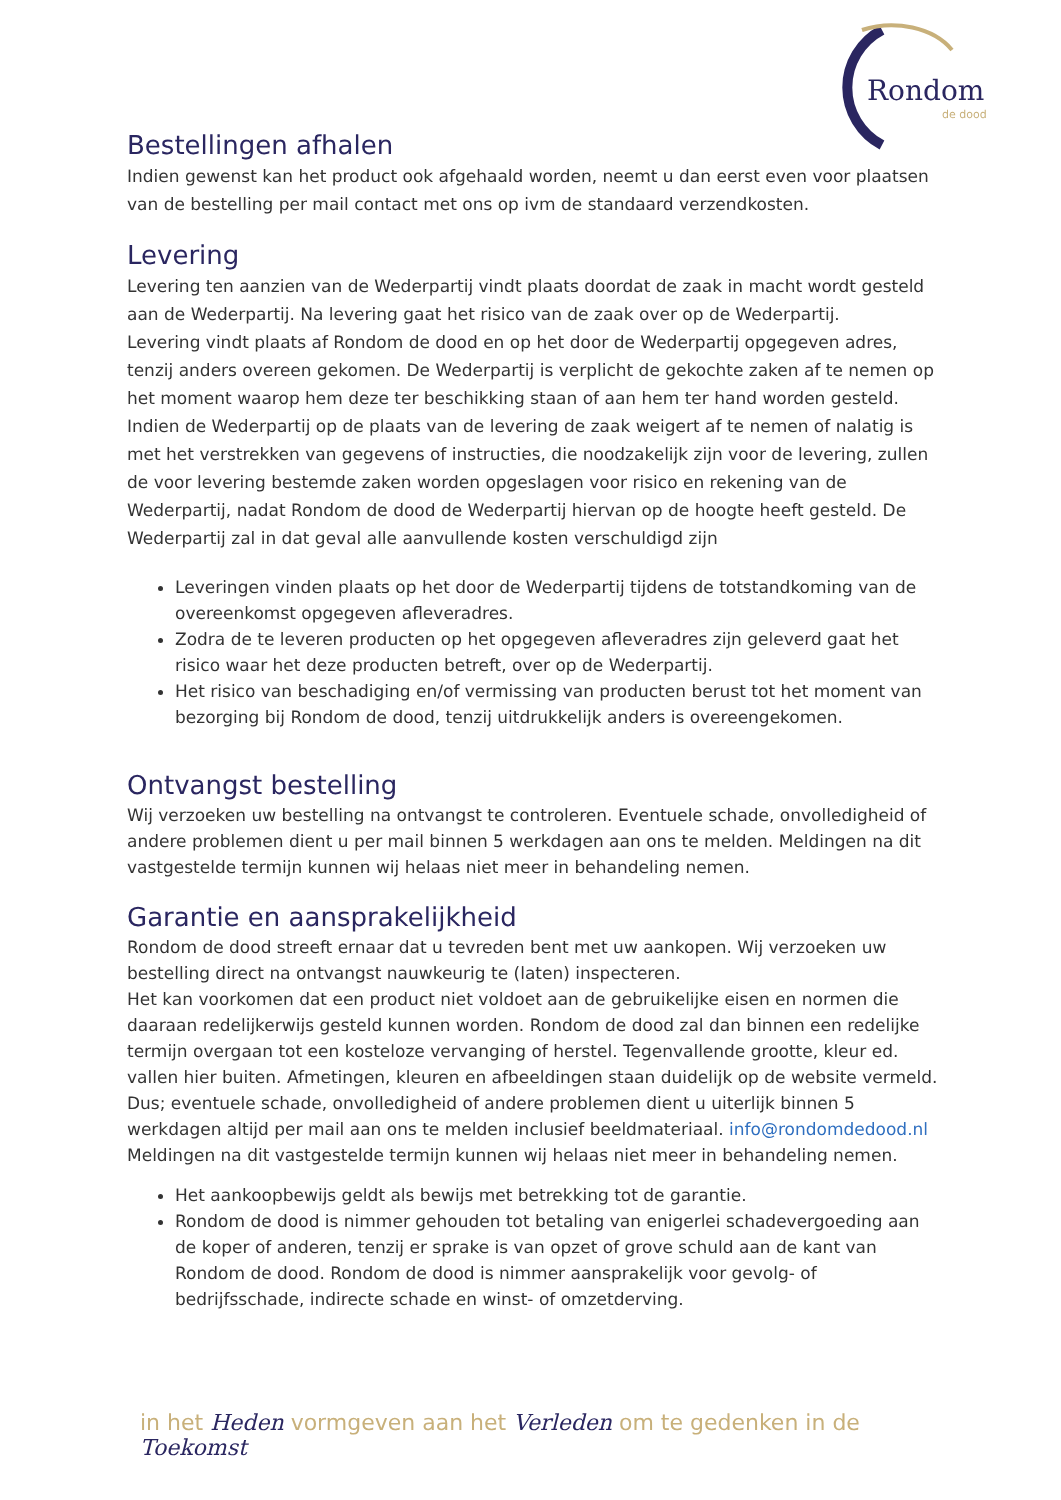Rondom
de dood
Bestellingen afhalen
Indien gewenst kan het product ook afgehaald worden, neemt u dan eerst even voor plaatsen van de bestelling per mail contact met ons op ivm de standaard verzendkosten.
Levering
Levering ten aanzien van de Wederpartij vindt plaats doordat de zaak in macht wordt gesteld aan de Wederpartij. Na levering gaat het risico van de zaak over op de Wederpartij.
Levering vindt plaats af Rondom de dood en op het door de Wederpartij opgegeven adres, tenzij anders overeen gekomen. De Wederpartij is verplicht de gekochte zaken af te nemen op het moment waarop hem deze ter beschikking staan of aan hem ter hand worden gesteld. Indien de Wederpartij op de plaats van de levering de zaak weigert af te nemen of nalatig is met het verstrekken van gegevens of instructies, die noodzakelijk zijn voor de levering, zullen de voor levering bestemde zaken worden opgeslagen voor risico en rekening van de Wederpartij, nadat Rondom de dood de Wederpartij hiervan op de hoogte heeft gesteld. De Wederpartij zal in dat geval alle aanvullende kosten verschuldigd zijn
Leveringen vinden plaats op het door de Wederpartij tijdens de totstandkoming van de overeenkomst opgegeven afleveradres.
Zodra de te leveren producten op het opgegeven afleveradres zijn geleverd gaat het risico waar het deze producten betreft, over op de Wederpartij.
Het risico van beschadiging en/of vermissing van producten berust tot het moment van bezorging bij Rondom de dood, tenzij uitdrukkelijk anders is overeengekomen.
Ontvangst bestelling
Wij verzoeken uw bestelling na ontvangst te controleren. Eventuele schade, onvolledigheid of andere problemen dient u per mail binnen 5 werkdagen aan ons te melden. Meldingen na dit vastgestelde termijn kunnen wij helaas niet meer in behandeling nemen.
Garantie en aansprakelijkheid
Rondom de dood streeft ernaar dat u tevreden bent met uw aankopen. Wij verzoeken uw bestelling direct na ontvangst nauwkeurig te (laten) inspecteren.
Het kan voorkomen dat een product niet voldoet aan de gebruikelijke eisen en normen die daaraan redelijkerwijs gesteld kunnen worden. Rondom de dood zal dan binnen een redelijke termijn overgaan tot een kosteloze vervanging of herstel. Tegenvallende grootte, kleur ed. vallen hier buiten. Afmetingen, kleuren en afbeeldingen staan duidelijk op de website vermeld.
Dus; eventuele schade, onvolledigheid of andere problemen dient u uiterlijk binnen 5 werkdagen altijd per mail aan ons te melden inclusief beeldmateriaal. info@rondomdedood.nl
Meldingen na dit vastgestelde termijn kunnen wij helaas niet meer in behandeling nemen.
Het aankoopbewijs geldt als bewijs met betrekking tot de garantie.
Rondom de dood is nimmer gehouden tot betaling van enigerlei schadevergoeding aan de koper of anderen, tenzij er sprake is van opzet of grove schuld aan de kant van Rondom de dood. Rondom de dood is nimmer aansprakelijk voor gevolg- of bedrijfsschade, indirecte schade en winst- of omzetderving.
in het Heden vormgeven aan het Verleden om te gedenken in de Toekomst